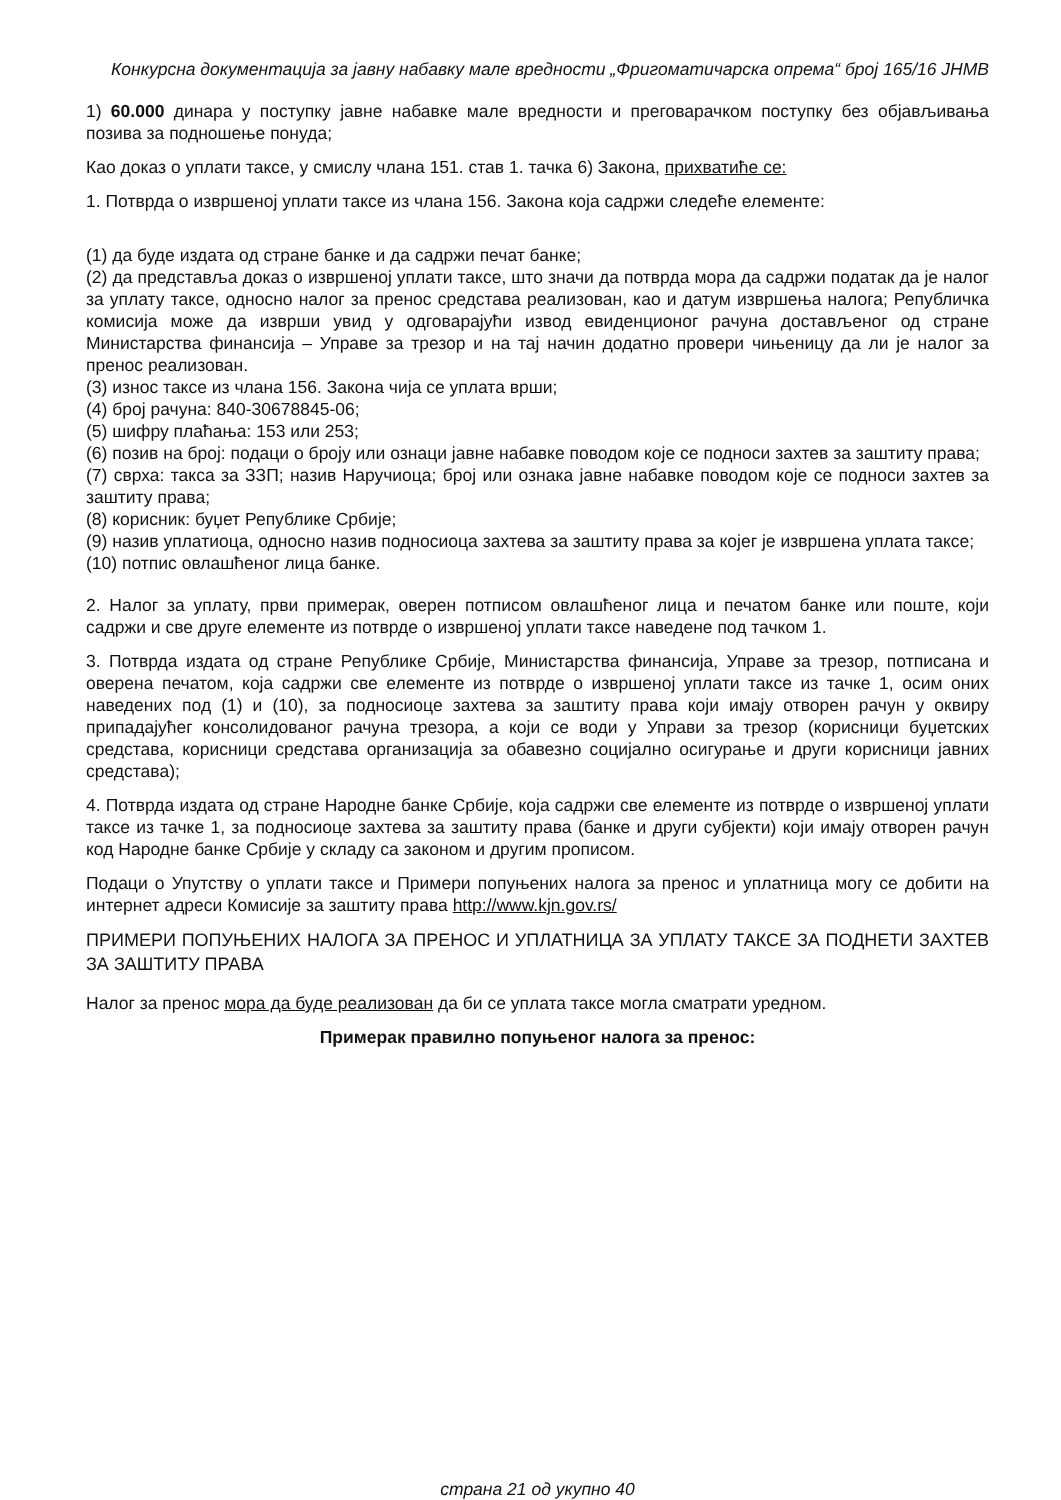Конкурсна документација за јавну набавку мале вредности „Фригоматичарска опрема“ број 165/16 ЈНМВ
1) 60.000 динара у поступку јавне набавке мале вредности и преговарачком поступку без објављивања позива за подношење понуда;
Као доказ о уплати таксе, у смислу члана 151. став 1. тачка 6) Закона, прихватиће се:
1. Потврда о извршеној уплати таксе из члана 156. Закона која садржи следеће елементе:
(1) да буде издата од стране банке и да садржи печат банке;
(2) да представља доказ о извршеној уплати таксе, што значи да потврда мора да садржи податак да је налог за уплату таксе, односно налог за пренос средстава реализован, као и датум извршења налога; Републичка комисија може да изврши увид у одговарајући извод евиденционог рачуна достављеног од стране Министарства финансија – Управе за трезор и на тај начин додатно провери чињеницу да ли је налог за пренос реализован.
(3) износ таксе из члана 156. Закона чија се уплата врши;
(4) број рачуна: 840-30678845-06;
(5) шифру плаћања: 153 или 253;
(6) позив на број: подаци о броју или ознаци јавне набавке поводом које се подноси захтев за заштиту права;
(7) сврха: такса за ЗЗП; назив Наручиоца; број или ознака јавне набавке поводом које се подноси захтев за заштиту права;
(8) корисник: буџет Републике Србије;
(9) назив уплатиоца, односно назив подносиоца захтева за заштиту права за којег је извршена уплата таксе;
(10) потпис овлашћеног лица банке.
2. Налог за уплату, први примерак, оверен потписом овлашћеног лица и печатом банке или поште, који садржи и све друге елементе из потврде о извршеној уплати таксе наведене под тачком 1.
3. Потврда издата од стране Републике Србије, Министарства финансија, Управе за трезор, потписана и оверена печатом, која садржи све елементе из потврде о извршеној уплати таксе из тачке 1, осим оних наведених под (1) и (10), за подносиоце захтева за заштиту права који имају отворен рачун у оквиру припадајућег консолидованог рачуна трезора, а који се води у Управи за трезор (корисници буџетских средстава, корисници средстава организација за обавезно социјално осигурање и други корисници јавних средстава);
4. Потврда издата од стране Народне банке Србије, која садржи све елементе из потврде о извршеној уплати таксе из тачке 1, за подносиоце захтева за заштиту права (банке и други субјекти) који имају отворен рачун код Народне банке Србије у складу са законом и другим прописом.
Подаци о Упутству о уплати таксе и Примери попуњених налога за пренос и уплатница могу се добити на интернет адреси Комисије за заштиту права http://www.kjn.gov.rs/
ПРИМЕРИ ПОПУЊЕНИХ НАЛОГА ЗА ПРЕНОС И УПЛАТНИЦА ЗА УПЛАТУ ТАКСЕ ЗА ПОДНЕТИ ЗАХТЕВ ЗА ЗАШТИТУ ПРАВА
Налог за пренос мора да буде реализован да би се уплата таксе могла сматрати уредном.
Примерак правилно попуњеног налога за пренос:
страна 21 од укупно 40